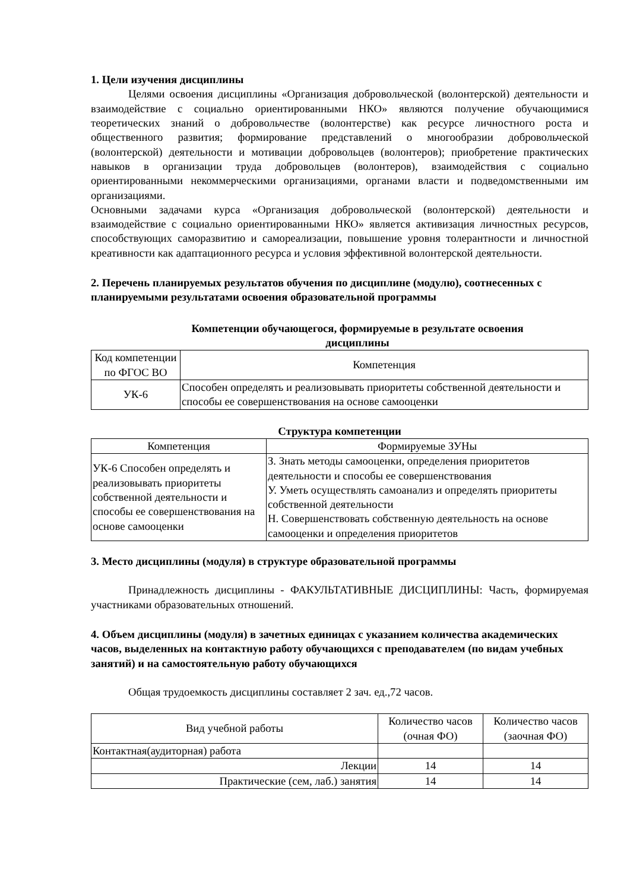1. Цели изучения дисциплины
Целями освоения дисциплины «Организация добровольческой (волонтерской) деятельности и взаимодействие с социально ориентированными НКО» являются получение обучающимися теоретических знаний о добровольчестве (волонтерстве) как ресурсе личностного роста и общественного развития; формирование представлений о многообразии добровольческой (волонтерской) деятельности и мотивации добровольцев (волонтеров); приобретение практических навыков в организации труда добровольцев (волонтеров), взаимодействия с социально ориентированными некоммерческими организациями, органами власти и подведомственными им организациями.
Основными задачами курса «Организация добровольческой (волонтерской) деятельности и взаимодействие с социально ориентированными НКО» является активизация личностных ресурсов, способствующих саморазвитию и самореализации, повышение уровня толерантности и личностной креативности как адаптационного ресурса и условия эффективной волонтерской деятельности.
2. Перечень планируемых результатов обучения по дисциплине (модулю), соотнесенных с планируемыми результатами освоения образовательной программы
Компетенции обучающегося, формируемые в результате освоения дисциплины
| Код компетенции по ФГОС ВО | Компетенция |
| --- | --- |
| УК-6 | Способен определять и реализовывать приоритеты собственной деятельности и способы ее совершенствования на основе самооценки |
Структура компетенции
| Компетенция | Формируемые ЗУНы |
| --- | --- |
| УК-6 Способен определять и реализовывать приоритеты собственной деятельности и способы ее совершенствования на основе самооценки | З. Знать методы самооценки, определения приоритетов деятельности и способы ее совершенствования У. Уметь осуществлять самоанализ и определять приоритеты собственной деятельности Н. Совершенствовать собственную деятельность на основе самооценки и определения приоритетов |
3. Место дисциплины (модуля) в структуре образовательной программы
Принадлежность дисциплины - ФАКУЛЬТАТИВНЫЕ ДИСЦИПЛИНЫ: Часть, формируемая участниками образовательных отношений.
4. Объем дисциплины (модуля) в зачетных единицах с указанием количества академических часов, выделенных на контактную работу обучающихся с преподавателем (по видам учебных занятий) и на самостоятельную работу обучающихся
Общая трудоемкость дисциплины составляет 2 зач. ед.,72 часов.
| Вид учебной работы | Количество часов (очная ФО) | Количество часов (заочная ФО) |
| --- | --- | --- |
| Контактная(аудиторная) работа | | |
| Лекции | 14 | 14 |
| Практические (сем, лаб.) занятия | 14 | 14 |